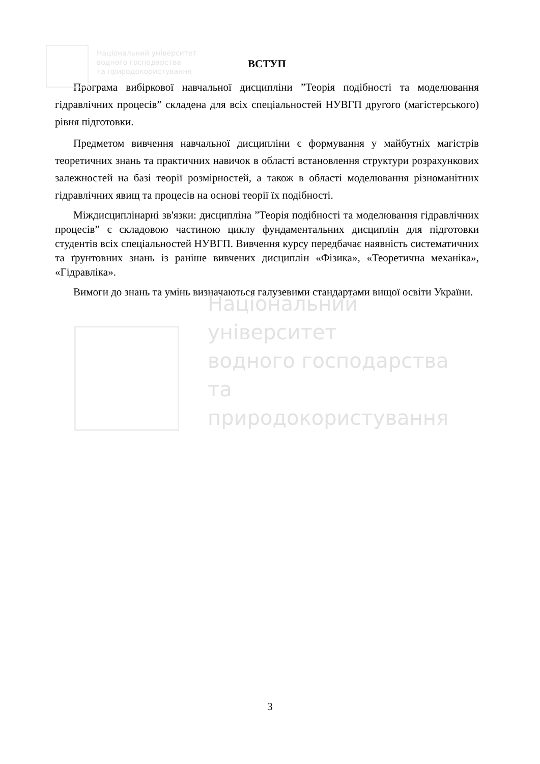Національний університет
водного господарства
та природокористування
ВСТУП
Програма вибіркової навчальної дисципліни ”Теорія подібності та моделювання гідравлічних процесів” складена для всіх спеціальностей НУВГП другого (магістерського) рівня підготовки.
Предметом вивчення навчальної дисципліни є формування у майбутніх магістрів теоретичних знань та практичних навичок в області встановлення структури розрахункових залежностей на базі теорії розмірностей, а також в області моделювання різноманітних гідравлічних явищ та процесів на основі теорії їх подібності.
Міждисциплінарні зв'язки: дисципліна ”Теорія подібності та моделювання гідравлічних процесів” є складовою частиною циклу фундаментальних дисциплін для підготовки студентів всіх спеціальностей НУВГП. Вивчення курсу передбачає наявність систематичних та ґрунтовних знань із раніше вивчених дисциплін «Фізика», «Теоретична механіка», «Гідравліка».
Вимоги до знань та умінь визначаються галузевими стандартами вищої освіти України.
Національний університет
водного господарства
та природокористування
3